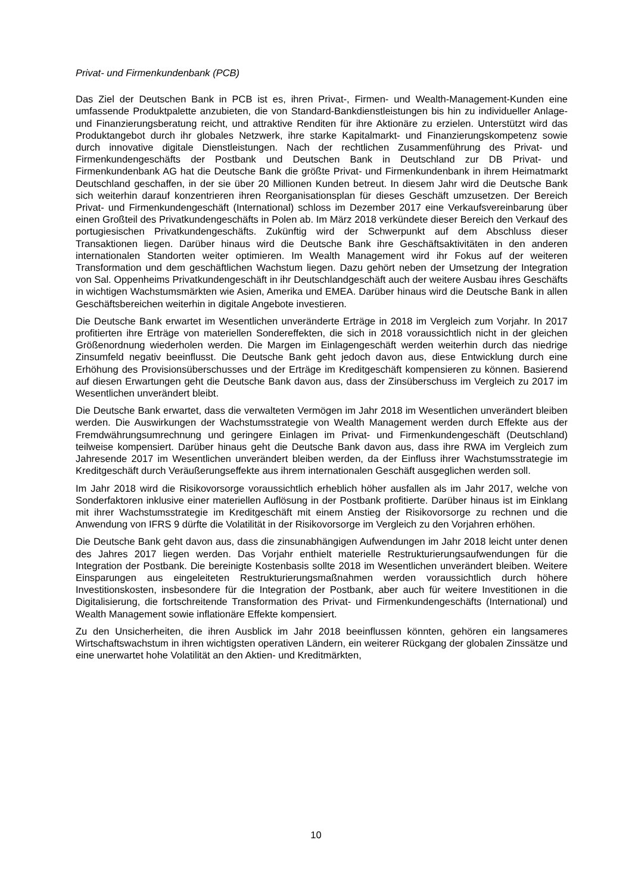Privat- und Firmenkundenbank (PCB)
Das Ziel der Deutschen Bank in PCB ist es, ihren Privat-, Firmen- und Wealth-Management-Kunden eine umfassende Produktpalette anzubieten, die von Standard-Bankdienstleistungen bis hin zu individueller Anlage- und Finanzierungsberatung reicht, und attraktive Renditen für ihre Aktionäre zu erzielen. Unterstützt wird das Produktangebot durch ihr globales Netzwerk, ihre starke Kapitalmarkt- und Finanzierungskompetenz sowie durch innovative digitale Dienstleistungen. Nach der rechtlichen Zusammenführung des Privat- und Firmenkundengeschäfts der Postbank und Deutschen Bank in Deutschland zur DB Privat- und Firmenkundenbank AG hat die Deutsche Bank die größte Privat- und Firmenkundenbank in ihrem Heimatmarkt Deutschland geschaffen, in der sie über 20 Millionen Kunden betreut. In diesem Jahr wird die Deutsche Bank sich weiterhin darauf konzentrieren ihren Reorganisationsplan für dieses Geschäft umzusetzen. Der Bereich Privat- und Firmenkundengeschäft (International) schloss im Dezember 2017 eine Verkaufsvereinbarung über einen Großteil des Privatkundengeschäfts in Polen ab. Im März 2018 verkündete dieser Bereich den Verkauf des portugiesischen Privatkundengeschäfts. Zukünftig wird der Schwerpunkt auf dem Abschluss dieser Transaktionen liegen. Darüber hinaus wird die Deutsche Bank ihre Geschäftsaktivitäten in den anderen internationalen Standorten weiter optimieren. Im Wealth Management wird ihr Fokus auf der weiteren Transformation und dem geschäftlichen Wachstum liegen. Dazu gehört neben der Umsetzung der Integration von Sal. Oppenheims Privatkundengeschäft in ihr Deutschlandgeschäft auch der weitere Ausbau ihres Geschäfts in wichtigen Wachstumsmärkten wie Asien, Amerika und EMEA. Darüber hinaus wird die Deutsche Bank in allen Geschäftsbereichen weiterhin in digitale Angebote investieren.
Die Deutsche Bank erwartet im Wesentlichen unveränderte Erträge in 2018 im Vergleich zum Vorjahr. In 2017 profitierten ihre Erträge von materiellen Sondereffekten, die sich in 2018 voraussichtlich nicht in der gleichen Größenordnung wiederholen werden. Die Margen im Einlagengeschäft werden weiterhin durch das niedrige Zinsumfeld negativ beeinflusst. Die Deutsche Bank geht jedoch davon aus, diese Entwicklung durch eine Erhöhung des Provisionsüberschusses und der Erträge im Kreditgeschäft kompensieren zu können. Basierend auf diesen Erwartungen geht die Deutsche Bank davon aus, dass der Zinsüberschuss im Vergleich zu 2017 im Wesentlichen unverändert bleibt.
Die Deutsche Bank erwartet, dass die verwalteten Vermögen im Jahr 2018 im Wesentlichen unverändert bleiben werden. Die Auswirkungen der Wachstumsstrategie von Wealth Management werden durch Effekte aus der Fremdwährungsumrechnung und geringere Einlagen im Privat- und Firmenkundengeschäft (Deutschland) teilweise kompensiert. Darüber hinaus geht die Deutsche Bank davon aus, dass ihre RWA im Vergleich zum Jahresende 2017 im Wesentlichen unverändert bleiben werden, da der Einfluss ihrer Wachstumsstrategie im Kreditgeschäft durch Veräußerungseffekte aus ihrem internationalen Geschäft ausgeglichen werden soll.
Im Jahr 2018 wird die Risikovorsorge voraussichtlich erheblich höher ausfallen als im Jahr 2017, welche von Sonderfaktoren inklusive einer materiellen Auflösung in der Postbank profitierte. Darüber hinaus ist im Einklang mit ihrer Wachstumsstrategie im Kreditgeschäft mit einem Anstieg der Risikovorsorge zu rechnen und die Anwendung von IFRS 9 dürfte die Volatilität in der Risikovorsorge im Vergleich zu den Vorjahren erhöhen.
Die Deutsche Bank geht davon aus, dass die zinsunabhängigen Aufwendungen im Jahr 2018 leicht unter denen des Jahres 2017 liegen werden. Das Vorjahr enthielt materielle Restrukturierungsaufwendungen für die Integration der Postbank. Die bereinigte Kostenbasis sollte 2018 im Wesentlichen unverändert bleiben. Weitere Einsparungen aus eingeleiteten Restrukturierungsmaßnahmen werden voraussichtlich durch höhere Investitionskosten, insbesondere für die Integration der Postbank, aber auch für weitere Investitionen in die Digitalisierung, die fortschreitende Transformation des Privat- und Firmenkundengeschäfts (International) und Wealth Management sowie inflationäre Effekte kompensiert.
Zu den Unsicherheiten, die ihren Ausblick im Jahr 2018 beeinflussen könnten, gehören ein langsameres Wirtschaftswachstum in ihren wichtigsten operativen Ländern, ein weiterer Rückgang der globalen Zinssätze und eine unerwartet hohe Volatilität an den Aktien- und Kreditmärkten,
10